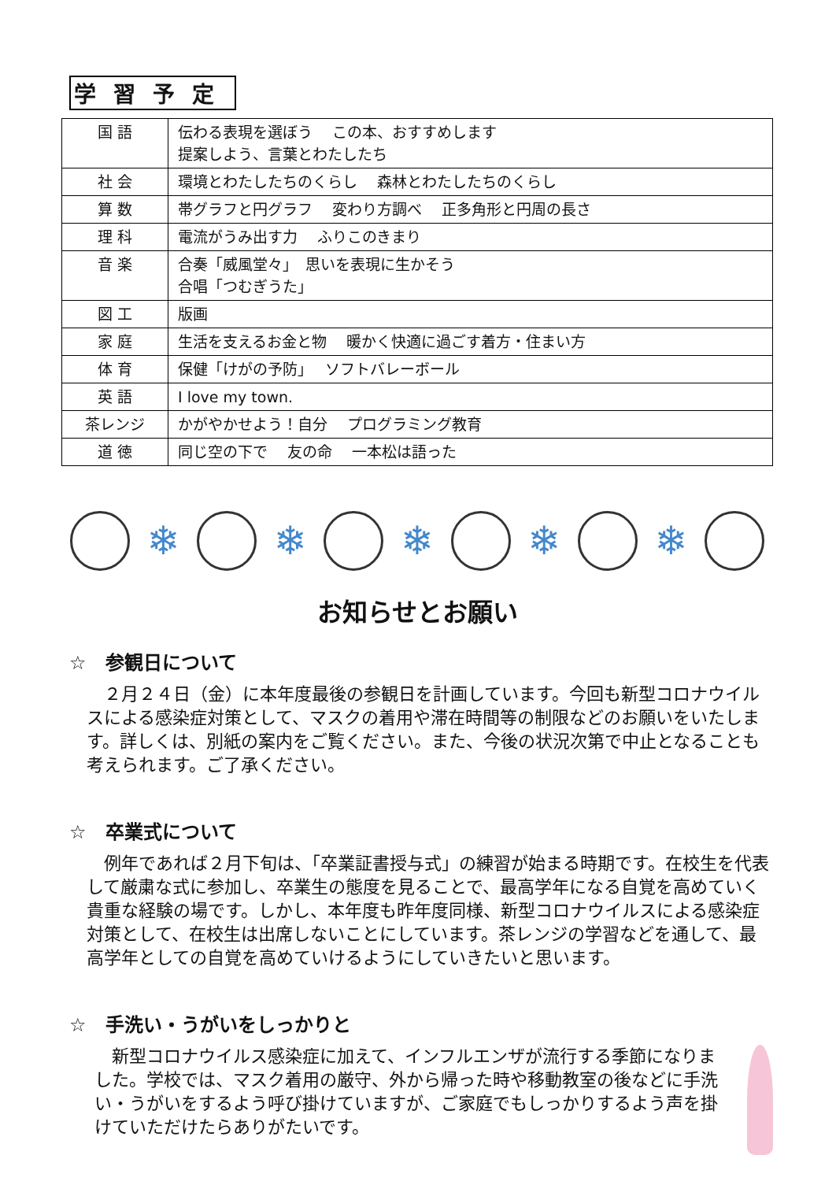学習予定
| 国 語 | 伝わる表現を選ぼう この本、おすすめします 提案しよう、言葉とわたしたち |
| 社 会 | 環境とわたしたちのくらし 森林とわたしたちのくらし |
| 算 数 | 帯グラフと円グラフ 変わり方調べ 正多角形と円周の長さ |
| 理 科 | 電流がうみ出す力 ふりこのきまり |
| 音 楽 | 合奏「威風堂々」 思いを表現に生かそう 合唱「つむぎうた」 |
| 図 工 | 版画 |
| 家 庭 | 生活を支えるお金と物 暖かく快適に過ごす着方・住まい方 |
| 体 育 | 保健「けがの予防」 ソフトバレーボール |
| 英 語 | I love my town. |
| 茶レンジ | かがやかせよう！自分 プログラミング教育 |
| 道 徳 | 同じ空の下で 友の命 一本松は語った |
❄ ❄ ❄ ❄ ❄
お知らせとお願い
☆　参観日について
２月２４日（金）に本年度最後の参観日を計画しています。今回も新型コロナウイルスによる感染症対策として、マスクの着用や滞在時間等の制限などのお願いをいたします。詳しくは、別紙の案内をご覧ください。また、今後の状況次第で中止となることも考えられます。ご了承ください。
☆　卒業式について
例年であれば２月下旬は、「卒業証書授与式」の練習が始まる時期です。在校生を代表して厳粛な式に参加し、卒業生の態度を見ることで、最高学年になる自覚を高めていく貴重な経験の場です。しかし、本年度も昨年度同様、新型コロナウイルスによる感染症対策として、在校生は出席しないことにしています。茶レンジの学習などを通して、最高学年としての自覚を高めていけるようにしていきたいと思います。
☆　手洗い・うがいをしっかりと
新型コロナウイルス感染症に加えて、インフルエンザが流行する季節になりました。学校では、マスク着用の厳守、外から帰った時や移動教室の後などに手洗い・うがいをするよう呼び掛けていますが、ご家庭でもしっかりするよう声を掛けていただけたらありがたいです。